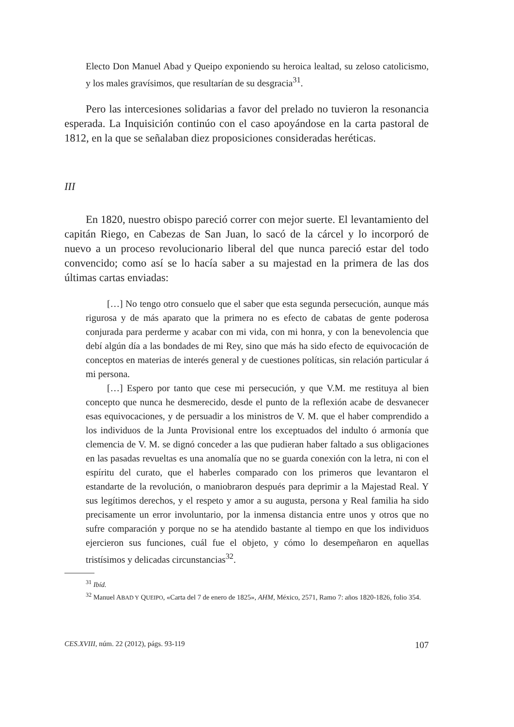Electo Don Manuel Abad y Queipo exponiendo su heroica lealtad, su zeloso catolicismo, y los males gravísimos, que resultarían de su desgracia<sup>31</sup>.
Pero las intercesiones solidarias a favor del prelado no tuvieron la resonancia esperada. La Inquisición continúo con el caso apoyándose en la carta pastoral de 1812, en la que se señalaban diez proposiciones consideradas heréticas.
III
En 1820, nuestro obispo pareció correr con mejor suerte. El levantamiento del capitán Riego, en Cabezas de San Juan, lo sacó de la cárcel y lo incorporó de nuevo a un proceso revolucionario liberal del que nunca pareció estar del todo convencido; como así se lo hacía saber a su majestad en la primera de las dos últimas cartas enviadas:
[…] No tengo otro consuelo que el saber que esta segunda persecución, aunque más rigurosa y de más aparato que la primera no es efecto de cabatas de gente poderosa conjurada para perderme y acabar con mi vida, con mi honra, y con la benevolencia que debí algún día a las bondades de mi Rey, sino que más ha sido efecto de equivocación de conceptos en materias de interés general y de cuestiones políticas, sin relación particular á mi persona.
[…] Espero por tanto que cese mi persecución, y que V.M. me restituya al bien concepto que nunca he desmerecido, desde el punto de la reflexión acabe de desvanecer esas equivocaciones, y de persuadir a los ministros de V. M. que el haber comprendido a los individuos de la Junta Provisional entre los exceptuados del indulto ó armonía que clemencia de V. M. se dignó conceder a las que pudieran haber faltado a sus obligaciones en las pasadas revueltas es una anomalía que no se guarda conexión con la letra, ni con el espíritu del curato, que el haberles comparado con los primeros que levantaron el estandarte de la revolución, o maniobraron después para deprimir a la Majestad Real. Y sus legítimos derechos, y el respeto y amor a su augusta, persona y Real familia ha sido precisamente un error involuntario, por la inmensa distancia entre unos y otros que no sufre comparación y porque no se ha atendido bastante al tiempo en que los individuos ejercieron sus funciones, cuál fue el objeto, y cómo lo desempeñaron en aquellas tristísimos y delicadas circunstancias<sup>32</sup>.
<sup>31</sup> Ibíd.
<sup>32</sup> Manuel ABAD Y QUEIPO, «Carta del 7 de enero de 1825», AHM, México, 2571, Ramo 7: años 1820-1826, folio 354.
CES.XVIII, núm. 22 (2012), págs. 93-119 107